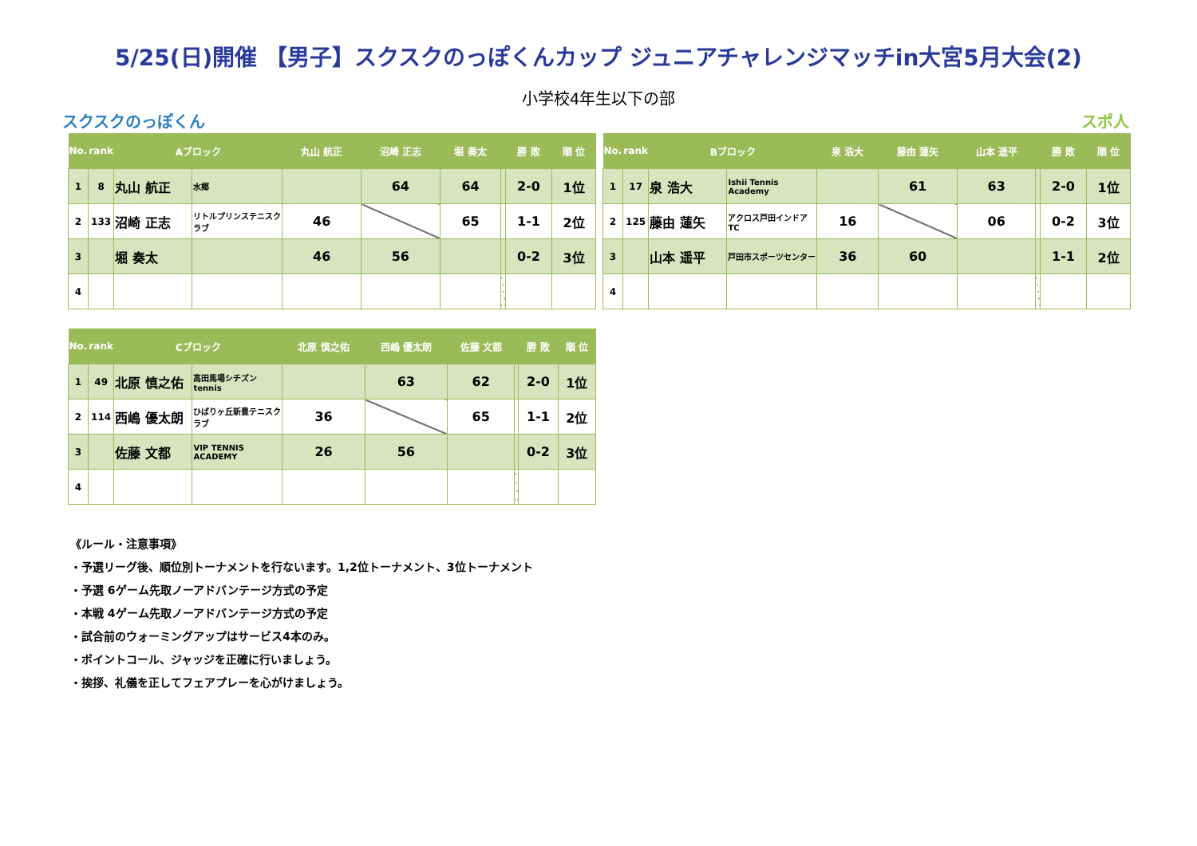5/25(日)開催 【男子】スクスクのっぽくんカップ ジュニアチャレンジマッチin大宮5月大会(2)
小学校4年生以下の部
スクスクのっぽくん スポ人
| No. | rank | Aブロック | | 丸山 航正 | 沼崎 正志 | 堀 奏太 | | 勝 敗 | 順 位 |
| --- | --- | --- | --- | --- | --- | --- | --- | --- | --- |
| 1 | 8 | 丸山 航正 | 水郷 | | 64 | 64 | | 2-0 | 1位 |
| 2 | 133 | 沼崎 正志 | リトルプリンステニスクラブ | 46 | | 65 | | 1-1 | 2位 |
| 3 | | 堀 奏太 | | 46 | 56 | | | 0-2 | 3位 |
| 4 | | | | | | | | | |
| No. | rank | Bブロック | | 泉 浩大 | 藤由 蓮矢 | 山本 遥平 | | 勝 敗 | 順 位 |
| --- | --- | --- | --- | --- | --- | --- | --- | --- | --- |
| 1 | 17 | 泉 浩大 | Ishii Tennis Academy | | 61 | 63 | | 2-0 | 1位 |
| 2 | 125 | 藤由 蓮矢 | アクロス戸田インドアTC | 16 | | 06 | | 0-2 | 3位 |
| 3 | | 山本 遥平 | 戸田市スポーツセンター | 36 | 60 | | | 1-1 | 2位 |
| 4 | | | | | | | | | |
| No. | rank | Cブロック | | 北原 慎之佑 | 西嶋 優太朗 | 佐藤 文都 | | 勝 敗 | 順 位 |
| --- | --- | --- | --- | --- | --- | --- | --- | --- | --- |
| 1 | 49 | 北原 慎之佑 | 高田馬場シチズンtennis | | 63 | 62 | | 2-0 | 1位 |
| 2 | 114 | 西嶋 優太朗 | ひばりヶ丘新豊テニスクラブ | 36 | | 65 | | 1-1 | 2位 |
| 3 | | 佐藤 文都 | VIP TENNIS ACADEMY | 26 | 56 | | | 0-2 | 3位 |
| 4 | | | | | | | | | |
《ルール・注意事項》
・予選リーグ後、順位別トーナメントを行ないます。1,2位トーナメント、3位トーナメント
・予選 6ゲーム先取ノーアドバンテージ方式の予定
・本戦 4ゲーム先取ノーアドバンテージ方式の予定
・試合前のウォーミングアップはサービス4本のみ。
・ポイントコール、ジャッジを正確に行いましょう。
・挨拶、礼儀を正してフェアプレーを心がけましょう。